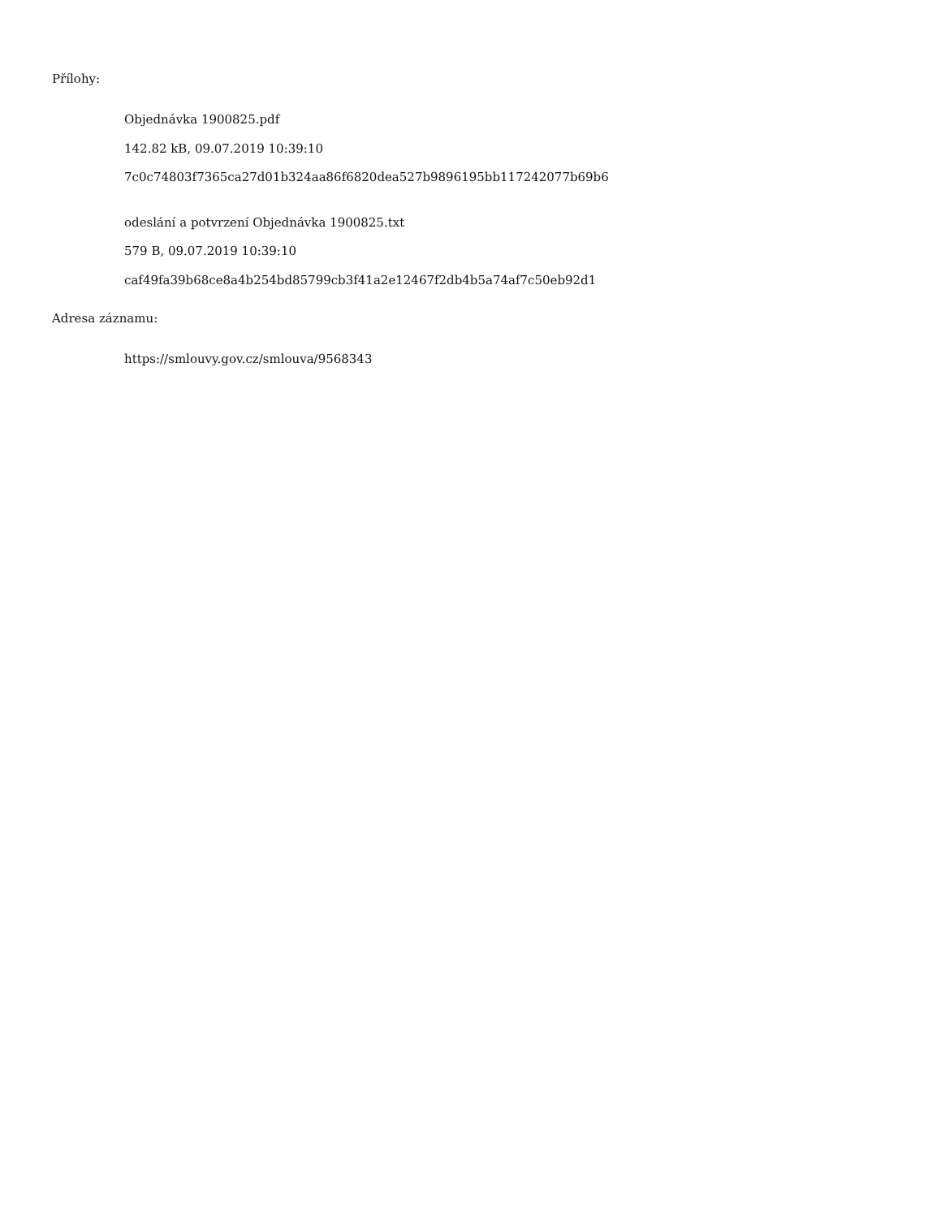Přílohy:
Objednávka 1900825.pdf
142.82 kB, 09.07.2019 10:39:10
7c0c74803f7365ca27d01b324aa86f6820dea527b9896195bb117242077b69b6
odeslání a potvrzení Objednávka 1900825.txt
579 B, 09.07.2019 10:39:10
caf49fa39b68ce8a4b254bd85799cb3f41a2e12467f2db4b5a74af7c50eb92d1
Adresa záznamu:
https://smlouvy.gov.cz/smlouva/9568343